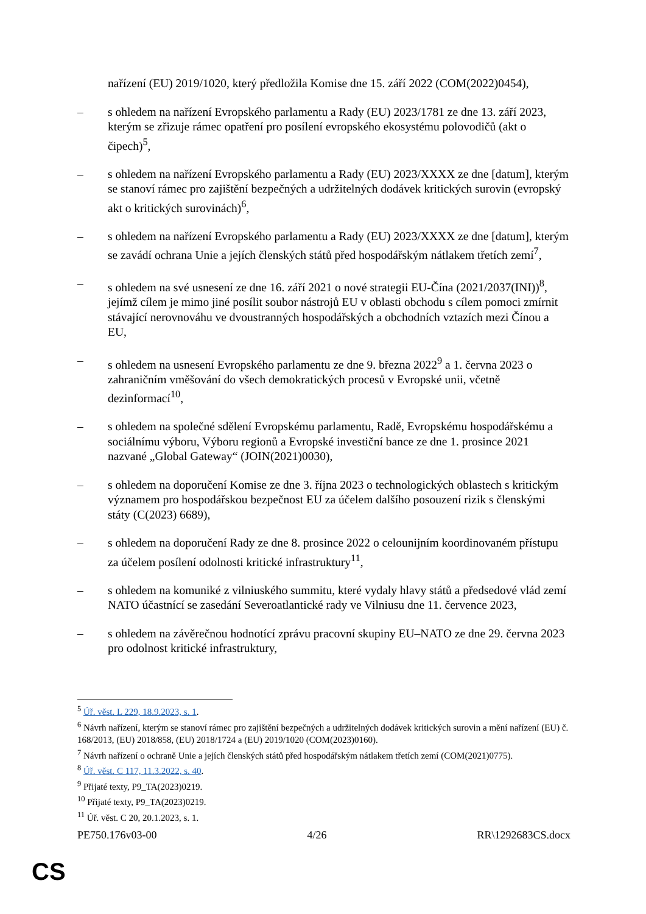nařízení (EU) 2019/1020, který předložila Komise dne 15. září 2022 (COM(2022)0454),
– s ohledem na nařízení Evropského parlamentu a Rady (EU) 2023/1781 ze dne 13. září 2023, kterým se zřizuje rámec opatření pro posílení evropského ekosystému polovodičů (akt o čipech)<sup>5</sup>,
– s ohledem na nařízení Evropského parlamentu a Rady (EU) 2023/XXXX ze dne [datum], kterým se stanoví rámec pro zajištění bezpečných a udržitelných dodávek kritických surovin (evropský akt o kritických surovinách)<sup>6</sup>,
– s ohledem na nařízení Evropského parlamentu a Rady (EU) 2023/XXXX ze dne [datum], kterým se zavádí ochrana Unie a jejích členských států před hospodářským nátlakem třetích zemí<sup>7</sup>,
– s ohledem na své usnesení ze dne 16. září 2021 o nové strategii EU-Čína (2021/2037(INI))<sup>8</sup>, jejímž cílem je mimo jiné posílit soubor nástrojů EU v oblasti obchodu s cílem pomoci zmírnit stávající nerovnováhu ve dvoustranných hospodářských a obchodních vztazích mezi Čínou a EU,
– s ohledem na usnesení Evropského parlamentu ze dne 9. března 2022<sup>9</sup> a 1. června 2023 o zahraničním vměšování do všech demokratických procesů v Evropské unii, včetně dezinformací<sup>10</sup>,
– s ohledem na společné sdělení Evropskému parlamentu, Radě, Evropskému hospodářskému a sociálnímu výboru, Výboru regionů a Evropské investiční bance ze dne 1. prosince 2021 nazvané „Global Gateway“ (JOIN(2021)0030),
– s ohledem na doporučení Komise ze dne 3. října 2023 o technologických oblastech s kritickým významem pro hospodářskou bezpečnost EU za účelem dalšího posouzení rizik s členskými státy (C(2023) 6689),
– s ohledem na doporučení Rady ze dne 8. prosince 2022 o celounijním koordinovaném přístupu za účelem posílení odolnosti kritické infrastruktury<sup>11</sup>,
– s ohledem na komuniké z vilniuského summitu, které vydaly hlavy států a předsedové vlád zemí NATO účastnící se zasedání Severoatlantické rady ve Vilniusu dne 11. července 2023,
– s ohledem na závěrečnou hodnotící zprávu pracovní skupiny EU–NATO ze dne 29. června 2023 pro odolnost kritické infrastruktury,
<sup>5</sup> Úř. věst. L 229, 18.9.2023, s. 1.
<sup>6</sup> Návrh nařízení, kterým se stanoví rámec pro zajištění bezpečných a udržitelných dodávek kritických surovin a mění nařízení (EU) č. 168/2013, (EU) 2018/858, (EU) 2018/1724 a (EU) 2019/1020 (COM(2023)0160).
<sup>7</sup> Návrh nařízení o ochraně Unie a jejích členských států před hospodářským nátlakem třetích zemí (COM(2021)0775).
<sup>8</sup> Úř. věst. C 117, 11.3.2022, s. 40.
<sup>9</sup> Přijaté texty, P9_TA(2023)0219.
<sup>10</sup> Přijaté texty, P9_TA(2023)0219.
<sup>11</sup> Úř. věst. C 20, 20.1.2023, s. 1.
PE750.176v03-00 4/26 RR\1292683CS.docx
CS